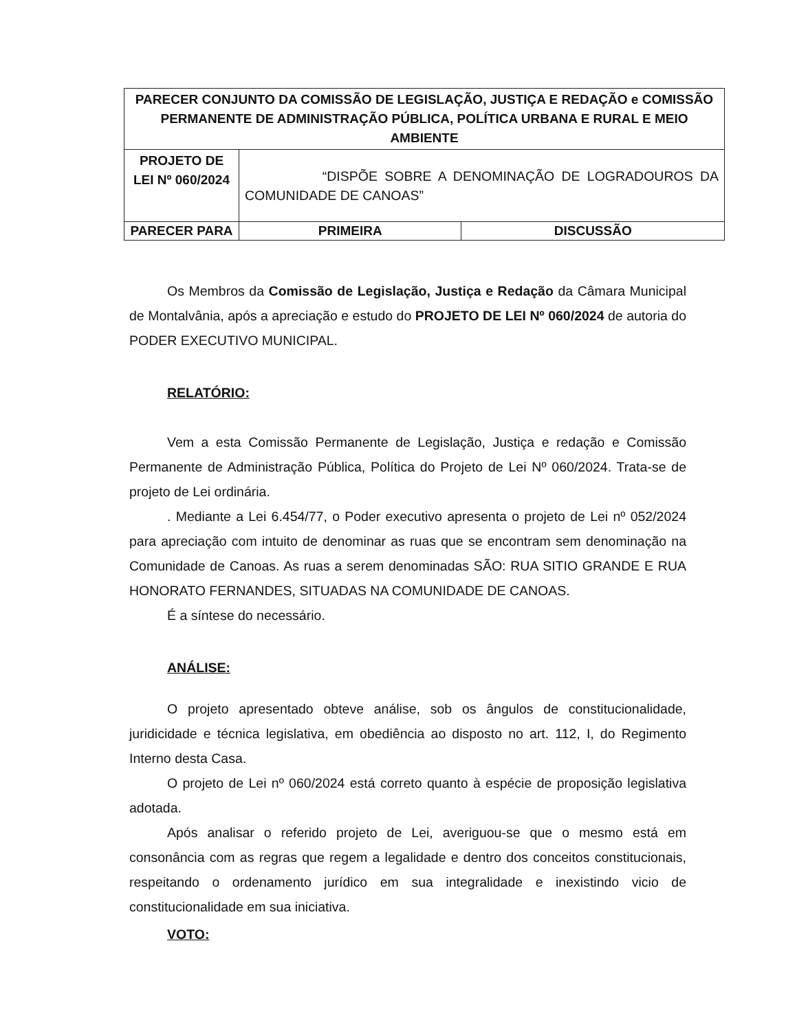| PARECER CONJUNTO DA COMISSÃO DE LEGISLAÇÃO, JUSTIÇA E REDAÇÃO e COMISSÃO PERMANENTE DE ADMINISTRAÇÃO PÚBLICA, POLÍTICA URBANA E RURAL E MEIO AMBIENTE | | |
| --- | --- | --- |
| PROJETO DE LEI Nº 060/2024 | “DISPÕE SOBRE A DENOMINAÇÃO DE LOGRADOUROS DA COMUNIDADE DE CANOAS” | |
| PARECER PARA | PRIMEIRA | DISCUSSÃO |
Os Membros da Comissão de Legislação, Justiça e Redação da Câmara Municipal de Montalvânia, após a apreciação e estudo do PROJETO DE LEI Nº 060/2024 de autoria do PODER EXECUTIVO MUNICIPAL.
RELATÓRIO:
Vem a esta Comissão Permanente de Legislação, Justiça e redação e Comissão Permanente de Administração Pública, Política do Projeto de Lei Nº 060/2024. Trata-se de projeto de Lei ordinária.
. Mediante a Lei 6.454/77, o Poder executivo apresenta o projeto de Lei nº 052/2024 para apreciação com intuito de denominar as ruas que se encontram sem denominação na Comunidade de Canoas. As ruas a serem denominadas SÃO: RUA SITIO GRANDE E RUA HONORATO FERNANDES, SITUADAS NA COMUNIDADE DE CANOAS.
É a síntese do necessário.
ANÁLISE:
O projeto apresentado obteve análise, sob os ângulos de constitucionalidade, juridicidade e técnica legislativa, em obediência ao disposto no art. 112, I, do Regimento Interno desta Casa.
O projeto de Lei nº 060/2024 está correto quanto à espécie de proposição legislativa adotada.
Após analisar o referido projeto de Lei, averiguou-se que o mesmo está em consonância com as regras que regem a legalidade e dentro dos conceitos constitucionais, respeitando o ordenamento jurídico em sua integralidade e inexistindo vicio de constitucionalidade em sua iniciativa.
VOTO: